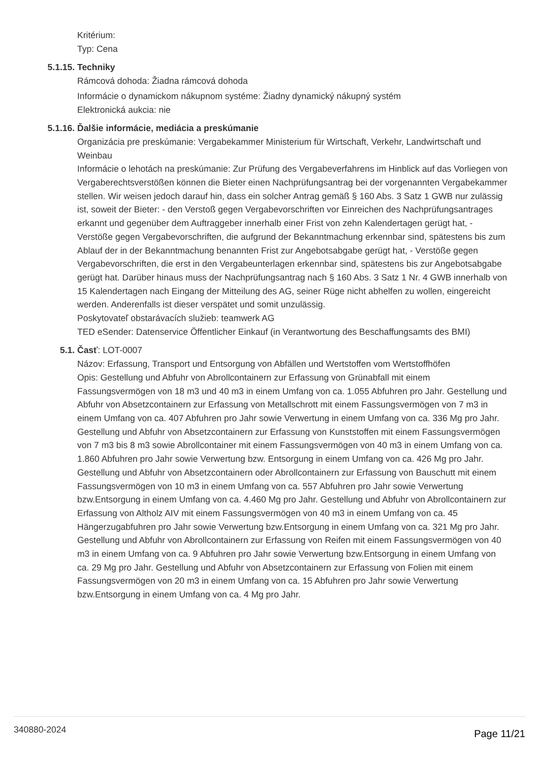Kritérium:
Typ: Cena
5.1.15. Techniky
Rámcová dohoda: Žiadna rámcová dohoda
Informácie o dynamickom nákupnom systéme: Žiadny dynamický nákupný systém
Elektronická aukcia: nie
5.1.16. Ďalšie informácie, mediácia a preskúmanie
Organizácia pre preskúmanie: Vergabekammer Ministerium für Wirtschaft, Verkehr, Landwirtschaft und Weinbau
Informácie o lehotách na preskúmanie: Zur Prüfung des Vergabeverfahrens im Hinblick auf das Vorliegen von Vergaberechtsverstößen können die Bieter einen Nachprüfungsantrag bei der vorgenannten Vergabekammer stellen. Wir weisen jedoch darauf hin, dass ein solcher Antrag gemäß § 160 Abs. 3 Satz 1 GWB nur zulässig ist, soweit der Bieter: - den Verstoß gegen Vergabevorschriften vor Einreichen des Nachprüfungsantrages erkannt und gegenüber dem Auftraggeber innerhalb einer Frist von zehn Kalendertagen gerügt hat, - Verstöße gegen Vergabevorschriften, die aufgrund der Bekanntmachung erkennbar sind, spätestens bis zum Ablauf der in der Bekanntmachung benannten Frist zur Angebotsabgabe gerügt hat, - Verstöße gegen Vergabevorschriften, die erst in den Vergabeunterlagen erkennbar sind, spätestens bis zur Angebotsabgabe gerügt hat. Darüber hinaus muss der Nachprüfungsantrag nach § 160 Abs. 3 Satz 1 Nr. 4 GWB innerhalb von 15 Kalendertagen nach Eingang der Mitteilung des AG, seiner Rüge nicht abhelfen zu wollen, eingereicht werden. Anderenfalls ist dieser verspätet und somit unzulässig.
Poskytovateľ obstarávacích služieb: teamwerk AG
TED eSender: Datenservice Öffentlicher Einkauf (in Verantwortung des Beschaffungsamts des BMI)
5.1. Časť: LOT-0007
Názov: Erfassung, Transport und Entsorgung von Abfällen und Wertstoffen vom Wertstoffhöfen
Opis: Gestellung und Abfuhr von Abrollcontainern zur Erfassung von Grünabfall mit einem Fassungsvermögen von 18 m3 und 40 m3 in einem Umfang von ca. 1.055 Abfuhren pro Jahr. Gestellung und Abfuhr von Absetzcontainern zur Erfassung von Metallschrott mit einem Fassungsvermögen von 7 m3 in einem Umfang von ca. 407 Abfuhren pro Jahr sowie Verwertung in einem Umfang von ca. 336 Mg pro Jahr. Gestellung und Abfuhr von Absetzcontainern zur Erfassung von Kunststoffen mit einem Fassungsvermögen von 7 m3 bis 8 m3 sowie Abrollcontainer mit einem Fassungsvermögen von 40 m3 in einem Umfang von ca. 1.860 Abfuhren pro Jahr sowie Verwertung bzw. Entsorgung in einem Umfang von ca. 426 Mg pro Jahr. Gestellung und Abfuhr von Absetzcontainern oder Abrollcontainern zur Erfassung von Bauschutt mit einem Fassungsvermögen von 10 m3 in einem Umfang von ca. 557 Abfuhren pro Jahr sowie Verwertung bzw.Entsorgung in einem Umfang von ca. 4.460 Mg pro Jahr. Gestellung und Abfuhr von Abrollcontainern zur Erfassung von Altholz AIV mit einem Fassungsvermögen von 40 m3 in einem Umfang von ca. 45 Hängerzugabfuhren pro Jahr sowie Verwertung bzw.Entsorgung in einem Umfang von ca. 321 Mg pro Jahr. Gestellung und Abfuhr von Abrollcontainern zur Erfassung von Reifen mit einem Fassungsvermögen von 40 m3 in einem Umfang von ca. 9 Abfuhren pro Jahr sowie Verwertung bzw.Entsorgung in einem Umfang von ca. 29 Mg pro Jahr. Gestellung und Abfuhr von Absetzcontainern zur Erfassung von Folien mit einem Fassungsvermögen von 20 m3 in einem Umfang von ca. 15 Abfuhren pro Jahr sowie Verwertung bzw.Entsorgung in einem Umfang von ca. 4 Mg pro Jahr.
340880-2024
Page 11/21